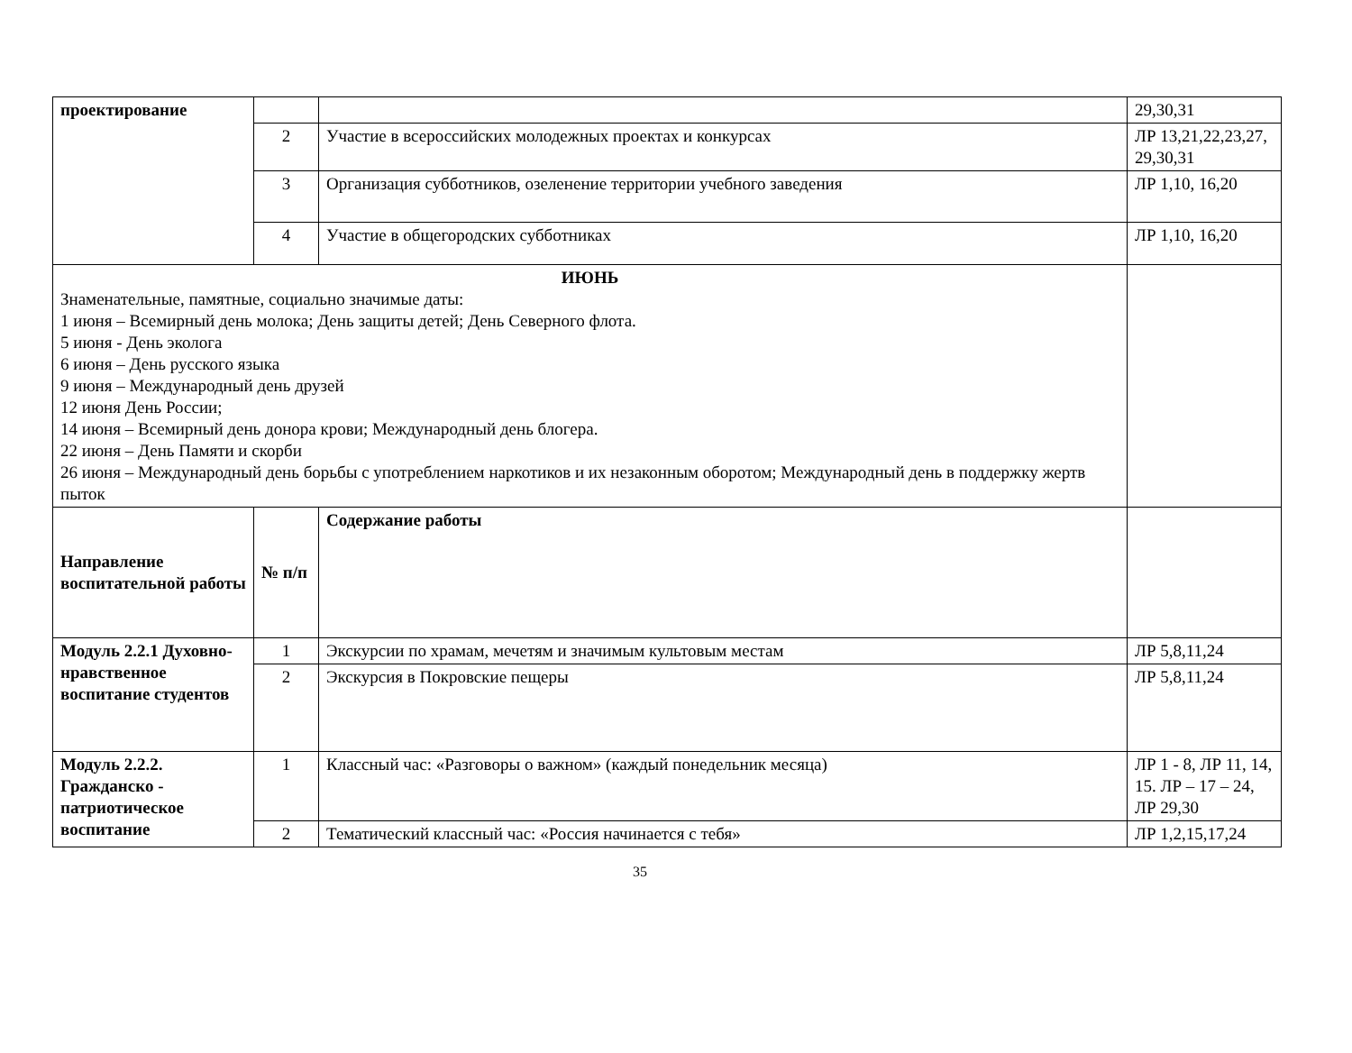| проектирование | | | 29,30,31 |
| | 2 | Участие в всероссийских молодежных проектах и конкурсах | ЛР 13,21,22,23,27, 29,30,31 |
| | 3 | Организация субботников, озеленение территории учебного заведения | ЛР 1,10, 16,20 |
| | 4 | Участие в общегородских субботниках | ЛР 1,10, 16,20 |
| ИЮНЬ Знаменательные, памятные, социально значимые даты: 1 июня – Всемирный день молока; День защиты детей; День Северного флота. 5 июня - День эколога 6 июня – День русского языка 9 июня – Международный день друзей 12 июня День России; 14 июня – Всемирный день донора крови; Международный день блогера. 22 июня – День Памяти и скорби 26 июня – Международный день борьбы с употреблением наркотиков и их незаконным оборотом; Международный день в поддержку жертв пыток | | | |
| Направление воспитательной работы | № п/п | Содержание работы | |
| Модуль 2.2.1 Духовно-нравственное воспитание студентов | 1 | Экскурсии по храмам, мечетям и значимым культовым местам | ЛР 5,8,11,24 |
| | 2 | Экскурсия в Покровские пещеры | ЛР 5,8,11,24 |
| Модуль 2.2.2. Гражданско - патриотическое воспитание | 1 | Классный час: «Разговоры о важном» (каждый понедельник месяца) | ЛР 1 - 8, ЛР 11, 14, 15. ЛР – 17 – 24, ЛР 29,30 |
| | 2 | Тематический классный час: «Россия начинается с тебя» | ЛР 1,2,15,17,24 |
35